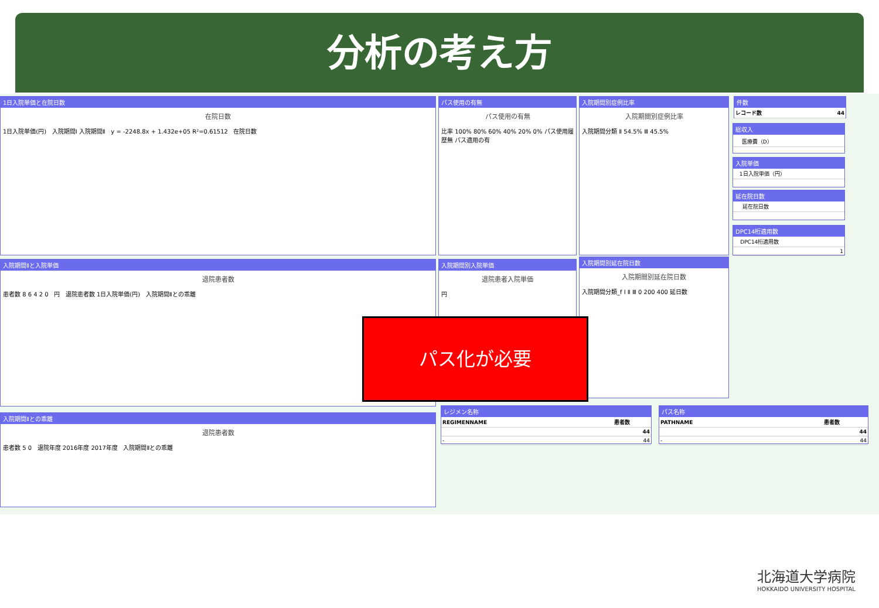分析の考え方
1日入院単価と在院日数
在院日数
1日入院単価(円) 入院期間Ⅰ 入院期間Ⅱ y = -2248.8x + 1.432e+05 R²=0.61512 在院日数
パス使用の有無
パス使用の有無
比率 100% 80% 60% 40% 20% 0% パス使用履歴無 パス適用の有
入院期間別症例比率
入院期間別症例比率
入院期間分類 Ⅱ 54.5% Ⅲ 45.5%
件数
| レコード数 | 44 |
総収入
| | 医療費（D） |
入院単価
| | 1日入院単価（円） |
延在院日数
| | 延在院日数 |
DPC14桁適用数
| | DPC14桁適用数 |
| | 1 |
入院期間Ⅱと入院単価
退院患者数
患者数 8 6 4 2 0 円 退院患者数 1日入院単価(円) 入院期間Ⅱとの乖離
入院期間別入院単価
退院患者入院単価
円
入院期間別延在院日数
入院期間別延在院日数
入院期間分類_f Ⅰ Ⅱ Ⅲ 0 200 400 延日数
入院期間Ⅱとの乖離
退院患者数
患者数 5 0 退院年度 2016年度 2017年度 入院期間Ⅱとの乖離
レジメン名称
| REGIMENNAME | 患者数 |
| --- | --- |
| | 44 |
| - | 44 |
パス名称
| PATHNAME | 患者数 |
| --- | --- |
| | 44 |
| - | 44 |
パス化が必要
北海道大学病院
HOKKAIDO UNIVERSITY HOSPITAL